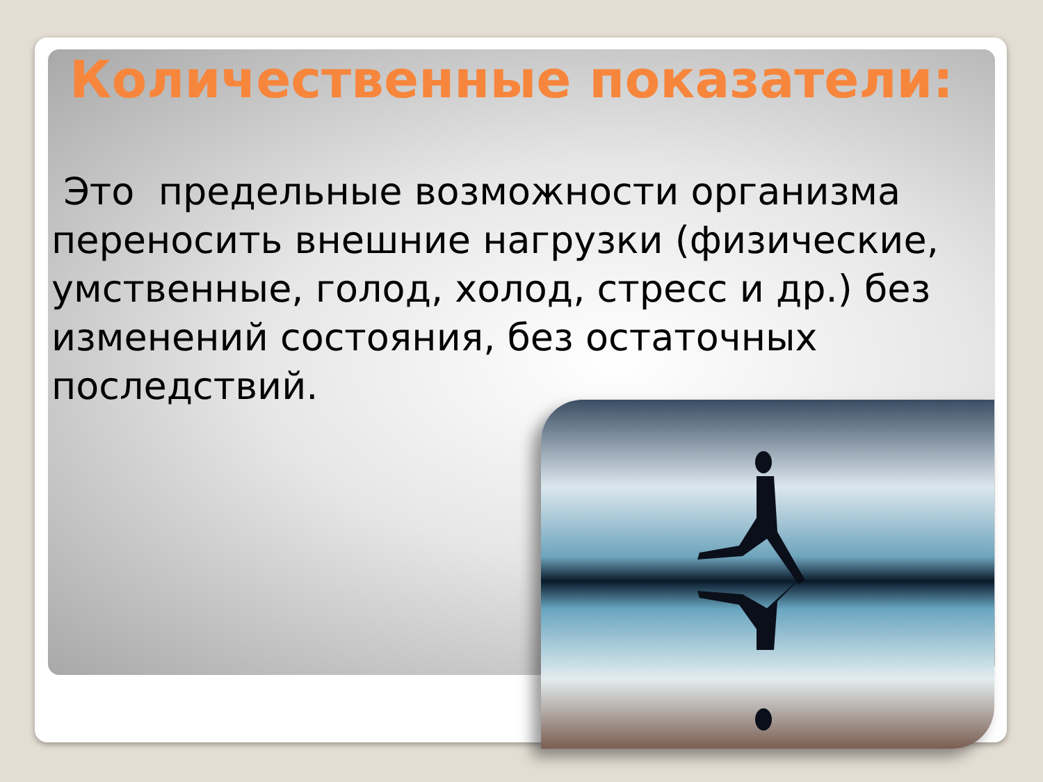Количественные показатели:
Это предельные возможности организма переносить внешние нагрузки (физические, умственные, голод, холод, стресс и др.) без изменений состояния, без остаточных последствий.